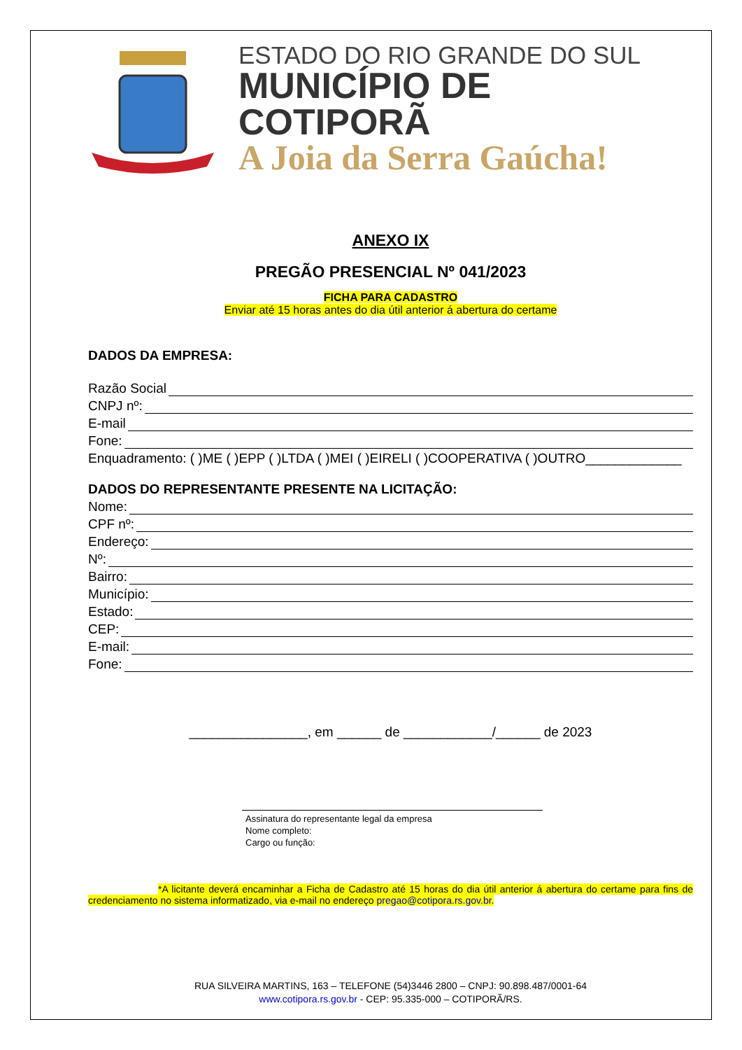ESTADO DO RIO GRANDE DO SUL
MUNICÍPIO DE COTIPORÃ
A Joia da Serra Gaúcha!
ANEXO IX
PREGÃO PRESENCIAL Nº 041/2023
FICHA PARA CADASTRO
Enviar até 15 horas antes do dia útil anterior á abertura do certame
DADOS DA EMPRESA:
Razão Social
CNPJ nº:
E-mail
Fone:
Enquadramento: ( )ME ( )EPP ( )LTDA ( )MEI ( )EIRELI ( )COOPERATIVA ( )OUTRO_____________
DADOS DO REPRESENTANTE PRESENTE NA LICITAÇÃO:
Nome:
CPF nº:
Endereço:
Nº:
Bairro:
Município:
Estado:
CEP:
E-mail:
Fone:
________________, em ______ de ____________/______ de 2023
Assinatura do representante legal da empresa
Nome completo:
Cargo ou função:
*A licitante deverá encaminhar a Ficha de Cadastro até 15 horas do dia útil anterior á abertura do certame para fins de credenciamento no sistema informatizado, via e-mail no endereço pregao@cotipora.rs.gov.br.
RUA SILVEIRA MARTINS, 163 – TELEFONE (54)3446 2800 – CNPJ: 90.898.487/0001-64
www.cotipora.rs.gov.br - CEP: 95.335-000 – COTIPORÃ/RS.